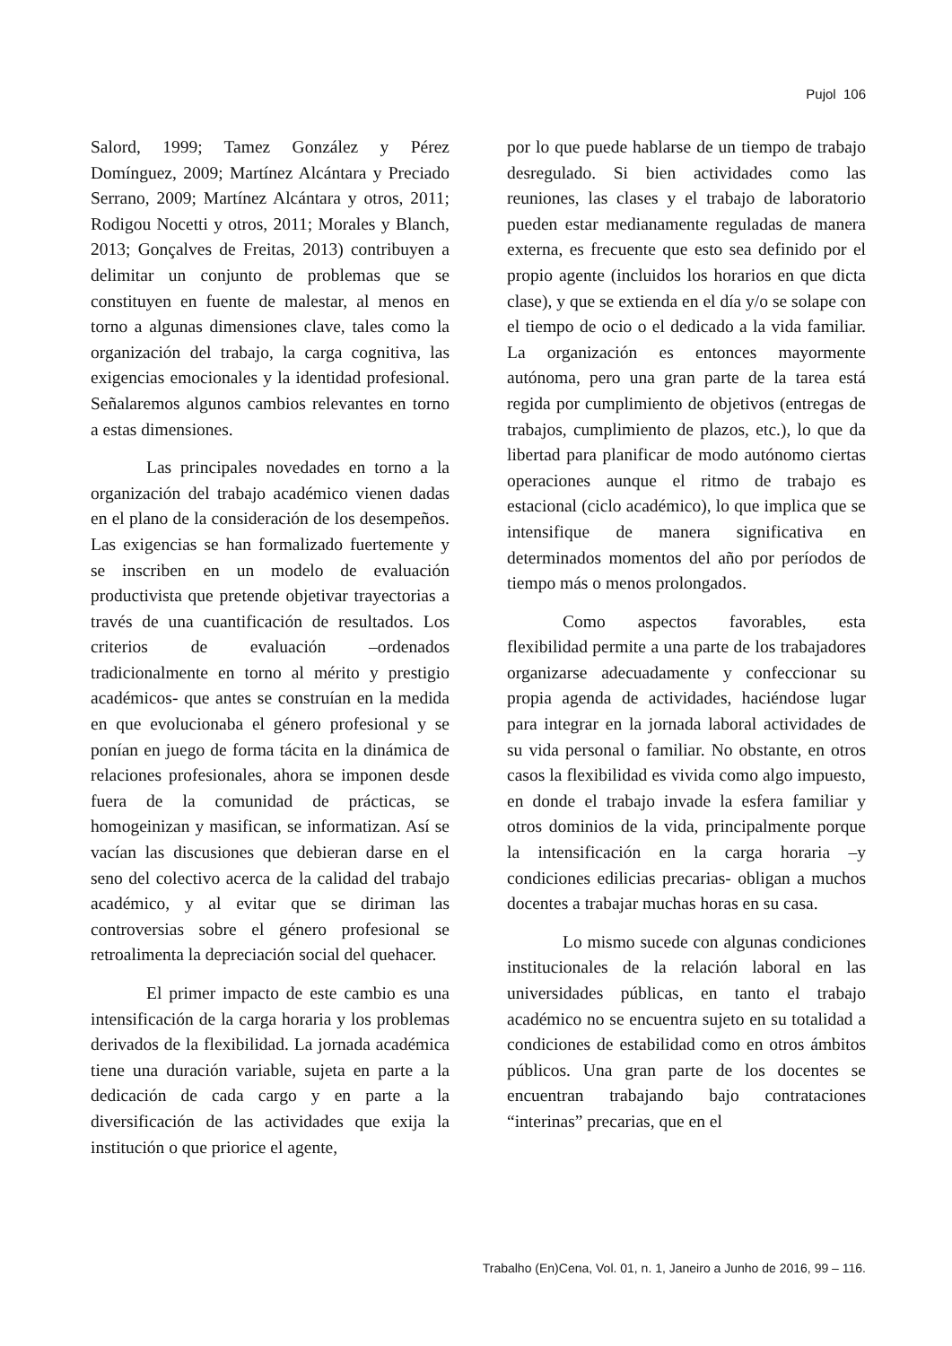Pujol 106
Salord, 1999; Tamez González y Pérez Domínguez, 2009; Martínez Alcántara y Preciado Serrano, 2009; Martínez Alcántara y otros, 2011; Rodigou Nocetti y otros, 2011; Morales y Blanch, 2013; Gonçalves de Freitas, 2013) contribuyen a delimitar un conjunto de problemas que se constituyen en fuente de malestar, al menos en torno a algunas dimensiones clave, tales como la organización del trabajo, la carga cognitiva, las exigencias emocionales y la identidad profesional. Señalaremos algunos cambios relevantes en torno a estas dimensiones.
Las principales novedades en torno a la organización del trabajo académico vienen dadas en el plano de la consideración de los desempeños. Las exigencias se han formalizado fuertemente y se inscriben en un modelo de evaluación productivista que pretende objetivar trayectorias a través de una cuantificación de resultados. Los criterios de evaluación –ordenados tradicionalmente en torno al mérito y prestigio académicos- que antes se construían en la medida en que evolucionaba el género profesional y se ponían en juego de forma tácita en la dinámica de relaciones profesionales, ahora se imponen desde fuera de la comunidad de prácticas, se homogeinizan y masifican, se informatizan. Así se vacían las discusiones que debieran darse en el seno del colectivo acerca de la calidad del trabajo académico, y al evitar que se diriman las controversias sobre el género profesional se retroalimenta la depreciación social del quehacer.
El primer impacto de este cambio es una intensificación de la carga horaria y los problemas derivados de la flexibilidad. La jornada académica tiene una duración variable, sujeta en parte a la dedicación de cada cargo y en parte a la diversificación de las actividades que exija la institución o que priorice el agente,
por lo que puede hablarse de un tiempo de trabajo desregulado. Si bien actividades como las reuniones, las clases y el trabajo de laboratorio pueden estar medianamente reguladas de manera externa, es frecuente que esto sea definido por el propio agente (incluidos los horarios en que dicta clase), y que se extienda en el día y/o se solape con el tiempo de ocio o el dedicado a la vida familiar. La organización es entonces mayormente autónoma, pero una gran parte de la tarea está regida por cumplimiento de objetivos (entregas de trabajos, cumplimiento de plazos, etc.), lo que da libertad para planificar de modo autónomo ciertas operaciones aunque el ritmo de trabajo es estacional (ciclo académico), lo que implica que se intensifique de manera significativa en determinados momentos del año por períodos de tiempo más o menos prolongados.
Como aspectos favorables, esta flexibilidad permite a una parte de los trabajadores organizarse adecuadamente y confeccionar su propia agenda de actividades, haciéndose lugar para integrar en la jornada laboral actividades de su vida personal o familiar. No obstante, en otros casos la flexibilidad es vivida como algo impuesto, en donde el trabajo invade la esfera familiar y otros dominios de la vida, principalmente porque la intensificación en la carga horaria –y condiciones edilicias precarias- obligan a muchos docentes a trabajar muchas horas en su casa.
Lo mismo sucede con algunas condiciones institucionales de la relación laboral en las universidades públicas, en tanto el trabajo académico no se encuentra sujeto en su totalidad a condiciones de estabilidad como en otros ámbitos públicos. Una gran parte de los docentes se encuentran trabajando bajo contrataciones “interinas” precarias, que en el
Trabalho (En)Cena, Vol. 01, n. 1, Janeiro a Junho de 2016, 99 – 116.